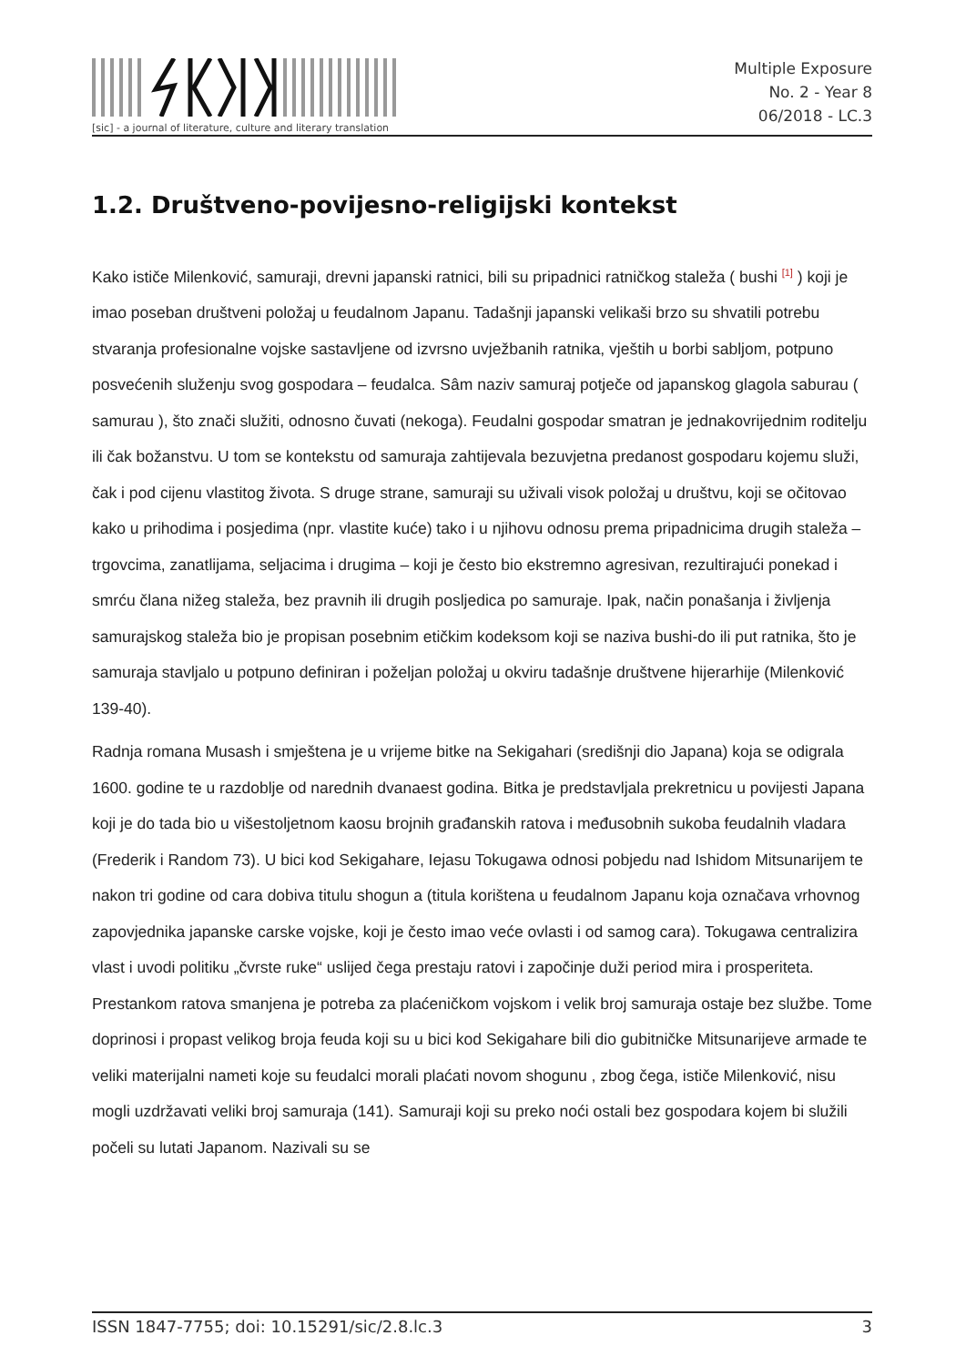[sic] - a journal of literature, culture and literary translation
Multiple Exposure
No. 2 - Year 8
06/2018 - LC.3
1.2. Društveno-povijesno-religijski kontekst
Kako ističe Milenković, samuraji, drevni japanski ratnici, bili su pripadnici ratničkog staleža ( bushi <sup>[1]</sup> ) koji je imao poseban društveni položaj u feudalnom Japanu. Tadašnji japanski velikaši brzo su shvatili potrebu stvaranja profesionalne vojske sastavljene od izvrsno uvježbanih ratnika, vještih u borbi sabljom, potpuno posvećenih služenju svog gospodara – feudalca. Sâm naziv samuraj potječe od japanskog glagola saburau ( samurau ), što znači služiti, odnosno čuvati (nekoga). Feudalni gospodar smatran je jednakovrijednim roditelju ili čak božanstvu. U tom se kontekstu od samuraja zahtijevala bezuvjetna predanost gospodaru kojemu služi, čak i pod cijenu vlastitog života. S druge strane, samuraji su uživali visok položaj u društvu, koji se očitovao kako u prihodima i posjedima (npr. vlastite kuće) tako i u njihovu odnosu prema pripadnicima drugih staleža – trgovcima, zanatlijama, seljacima i drugima – koji je često bio ekstremno agresivan, rezultirajući ponekad i smrću člana nižeg staleža, bez pravnih ili drugih posljedica po samuraje. Ipak, način ponašanja i življenja samurajskog staleža bio je propisan posebnim etičkim kodeksom koji se naziva bushi-do ili put ratnika, što je samuraja stavljalo u potpuno definiran i poželjan položaj u okviru tadašnje društvene hijerarhije (Milenković 139-40).
Radnja romana Musash i smještena je u vrijeme bitke na Sekigahari (središnji dio Japana) koja se odigrala 1600. godine te u razdoblje od narednih dvanaest godina. Bitka je predstavljala prekretnicu u povijesti Japana koji je do tada bio u višestoljetnom kaosu brojnih građanskih ratova i međusobnih sukoba feudalnih vladara (Frederik i Random 73). U bici kod Sekigahare, Iejasu Tokugawa odnosi pobjedu nad Ishidom Mitsunarijem te nakon tri godine od cara dobiva titulu shogun a (titula korištena u feudalnom Japanu koja označava vrhovnog zapovjednika japanske carske vojske, koji je često imao veće ovlasti i od samog cara). Tokugawa centralizira vlast i uvodi politiku „čvrste ruke“ uslijed čega prestaju ratovi i započinje duži period mira i prosperiteta. Prestankom ratova smanjena je potreba za plaćeničkom vojskom i velik broj samuraja ostaje bez službe. Tome doprinosi i propast velikog broja feuda koji su u bici kod Sekigahare bili dio gubitničke Mitsunarijeve armade te veliki materijalni nameti koje su feudalci morali plaćati novom shogunu , zbog čega, ističe Milenković, nisu mogli uzdržavati veliki broj samuraja (141). Samuraji koji su preko noći ostali bez gospodara kojem bi služili počeli su lutati Japanom. Nazivali su se
ISSN 1847-7755; doi: 10.15291/sic/2.8.lc.3 3